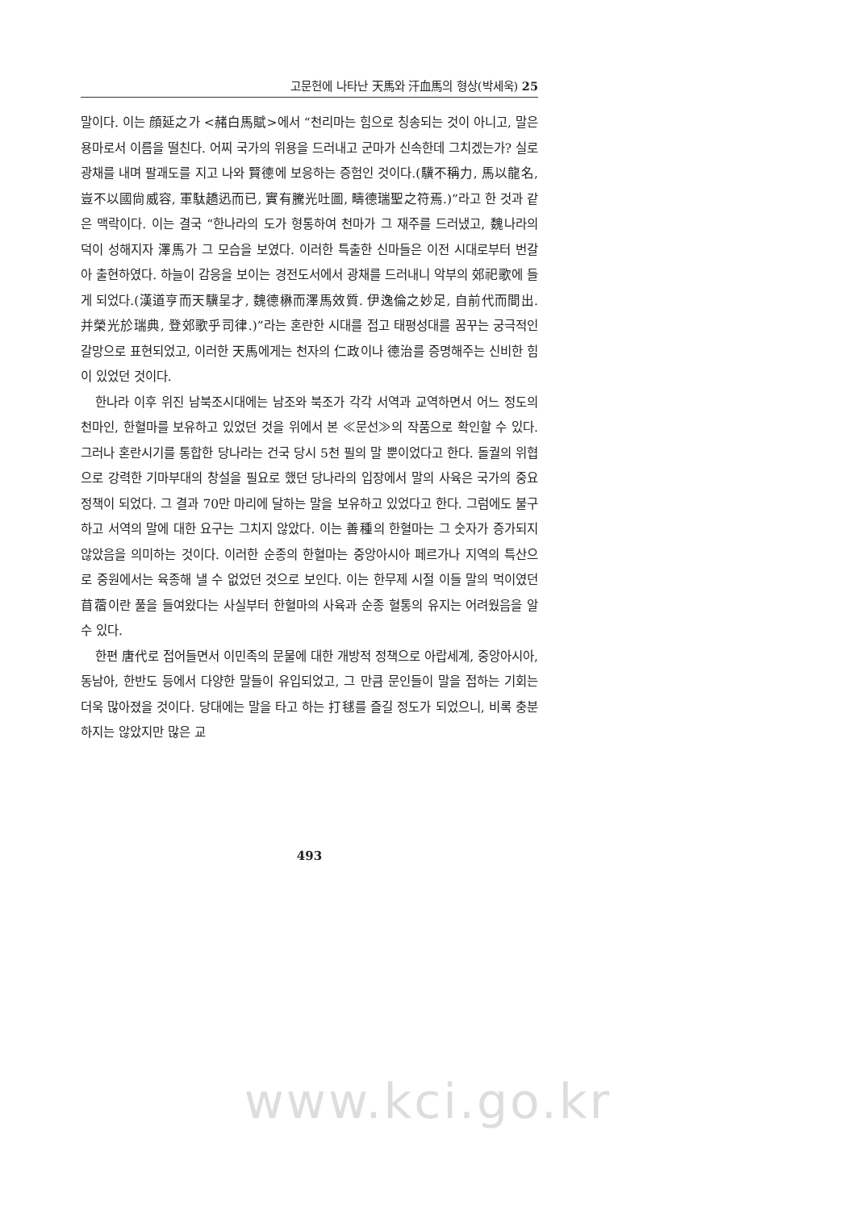고문헌에 나타난 天馬와 汗血馬의 형상(박세욱) 25
말이다. 이는 顔延之가 <赭白馬賦>에서 “천리마는 힘으로 칭송되는 것이 아니고, 말은 용마로서 이름을 떨친다. 어찌 국가의 위용을 드러내고 군마가 신속한데 그치겠는가? 실로 광채를 내며 팔괘도를 지고 나와 賢德에 보응하는 증험인 것이다.(驥不稱力, 馬以龍名, 豈不以國尙威容, 軍駄趫迅而已, 實有騰光吐圖, 疇德瑞聖之符焉.)”라고 한 것과 같은 맥락이다. 이는 결국 “한나라의 도가 형통하여 천마가 그 재주를 드러냈고, 魏나라의 덕이 성해지자 澤馬가 그 모습을 보였다. 이러한 특출한 신마들은 이전 시대로부터 번갈아 출현하였다. 하늘이 감응을 보이는 경전도서에서 광채를 드러내니 악부의 郊祀歌에 들게 되었다.(漢道亨而天驥呈才, 魏德楙而澤馬效質. 伊逸倫之妙足, 自前代而間出. 并榮光於瑞典, 登郊歌乎司律.)”라는 혼란한 시대를 접고 태평성대를 꿈꾸는 궁극적인 갈망으로 표현되었고, 이러한 天馬에게는 천자의 仁政이나 德治를 증명해주는 신비한 힘이 있었던 것이다.
한나라 이후 위진 남북조시대에는 남조와 북조가 각각 서역과 교역하면서 어느 정도의 천마인, 한혈마를 보유하고 있었던 것을 위에서 본 ≪문선≫의 작품으로 확인할 수 있다. 그러나 혼란시기를 통합한 당나라는 건국 당시 5천 필의 말 뿐이었다고 한다. 돌궐의 위협으로 강력한 기마부대의 창설을 필요로 했던 당나라의 입장에서 말의 사육은 국가의 중요 정책이 되었다. 그 결과 70만 마리에 달하는 말을 보유하고 있었다고 한다. 그럼에도 불구하고 서역의 말에 대한 요구는 그치지 않았다. 이는 善種의 한혈마는 그 숫자가 증가되지 않았음을 의미하는 것이다. 이러한 순종의 한혈마는 중앙아시아 페르가나 지역의 특산으로 중원에서는 육종해 낼 수 없었던 것으로 보인다. 이는 한무제 시절 이들 말의 먹이였던 苜蓿이란 풀을 들여왔다는 사실부터 한혈마의 사육과 순종 혈통의 유지는 어려웠음을 알 수 있다.
한편 唐代로 접어들면서 이민족의 문물에 대한 개방적 정책으로 아랍세계, 중앙아시아, 동남아, 한반도 등에서 다양한 말들이 유입되었고, 그 만큼 문인들이 말을 접하는 기회는 더욱 많아졌을 것이다. 당대에는 말을 타고 하는 打毬를 즐길 정도가 되었으니, 비록 충분하지는 않았지만 많은 교
493
www.kci.go.kr